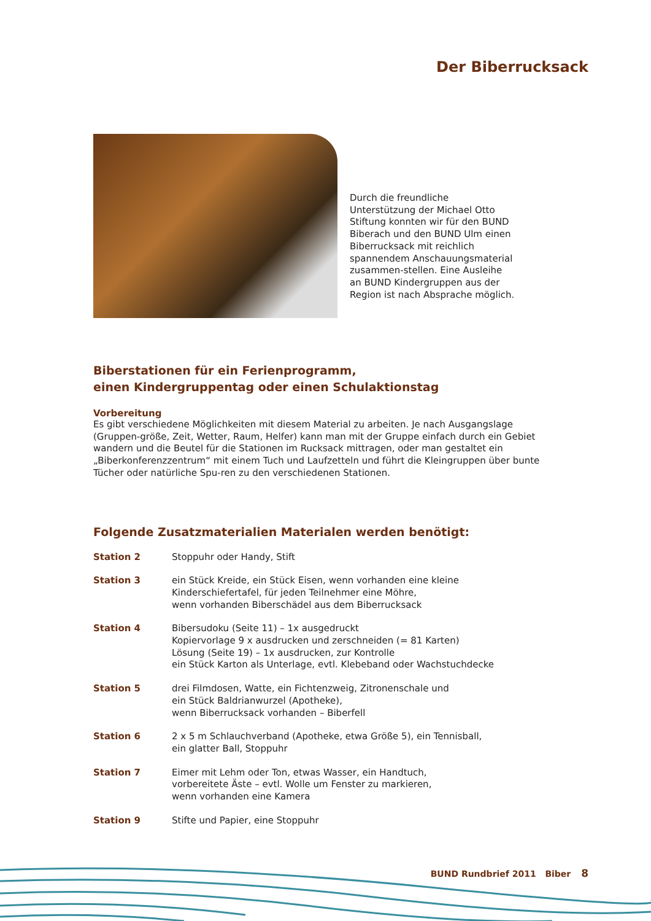Der Biberrucksack
Durch die freundliche Unterstützung der Michael Otto Stiftung konnten wir für den BUND Biberach und den BUND Ulm einen Biberrucksack mit reichlich spannendem Anschauungsmaterial zusammen-stellen. Eine Ausleihe an BUND Kindergruppen aus der Region ist nach Absprache möglich.
Biberstationen für ein Ferienprogramm,
einen Kindergruppentag oder einen Schulaktionstag
Vorbereitung
Es gibt verschiedene Möglichkeiten mit diesem Material zu arbeiten. Je nach Ausgangslage (Gruppen-größe, Zeit, Wetter, Raum, Helfer) kann man mit der Gruppe einfach durch ein Gebiet wandern und die Beutel für die Stationen im Rucksack mittragen, oder man gestaltet ein „Biberkonferenzzentrum“ mit einem Tuch und Laufzetteln und führt die Kleingruppen über bunte Tücher oder natürliche Spu-ren zu den verschiedenen Stationen.
Folgende Zusatzmaterialien Materialen werden benötigt:
Station 2 Stoppuhr oder Handy, Stift
Station 3 ein Stück Kreide, ein Stück Eisen, wenn vorhanden eine kleine
Kinderschiefertafel, für jeden Teilnehmer eine Möhre,
wenn vorhanden Biberschädel aus dem Biberrucksack
Station 4 Bibersudoku (Seite 11) – 1x ausgedruckt
Kopiervorlage 9 x ausdrucken und zerschneiden (= 81 Karten)
Lösung (Seite 19) – 1x ausdrucken, zur Kontrolle
ein Stück Karton als Unterlage, evtl. Klebeband oder Wachstuchdecke
Station 5 drei Filmdosen, Watte, ein Fichtenzweig, Zitronenschale und
ein Stück Baldrianwurzel (Apotheke),
wenn Biberrucksack vorhanden – Biberfell
Station 6 2 x 5 m Schlauchverband (Apotheke, etwa Größe 5), ein Tennisball,
ein glatter Ball, Stoppuhr
Station 7 Eimer mit Lehm oder Ton, etwas Wasser, ein Handtuch,
vorbereitete Äste – evtl. Wolle um Fenster zu markieren,
wenn vorhanden eine Kamera
Station 9 Stifte und Papier, eine Stoppuhr
BUND Rundbrief 2011 Biber 8